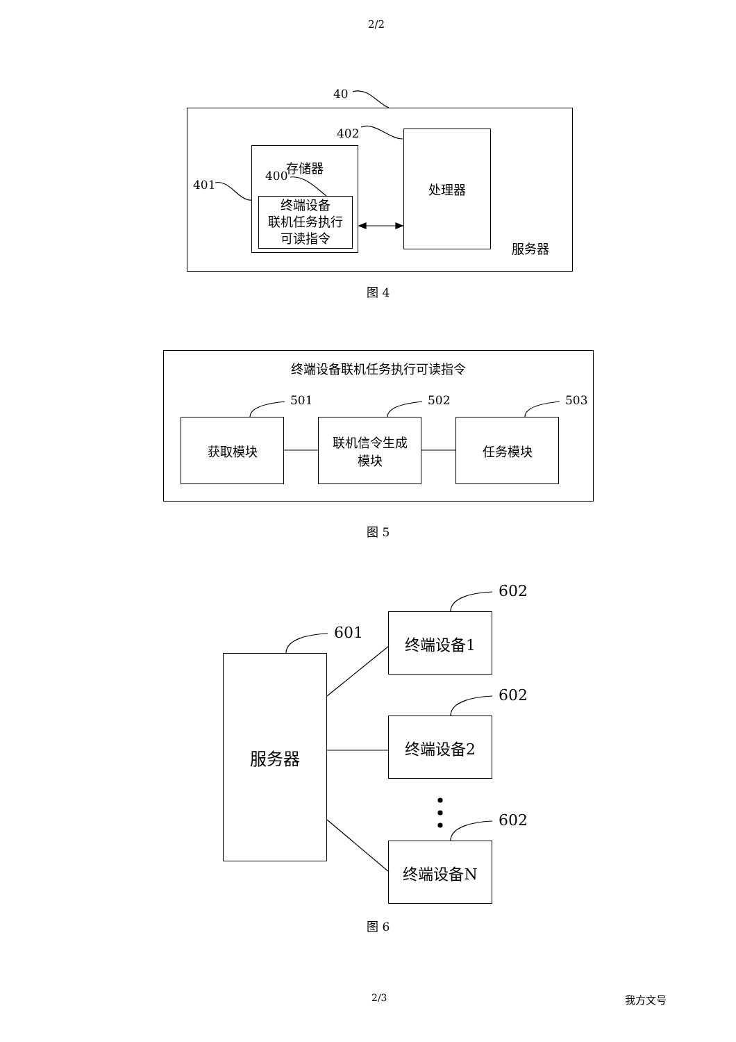2/2
40
402
401
存储器
400
终端设备
联机任务执行
可读指令
处理器
服务器
图 4
终端设备联机任务执行可读指令
501 502 503
获取模块
联机信令生成
模块
任务模块
图 5
601
602
602
602
服务器
终端设备1
终端设备2
终端设备N
图 6
2/3 我方文号